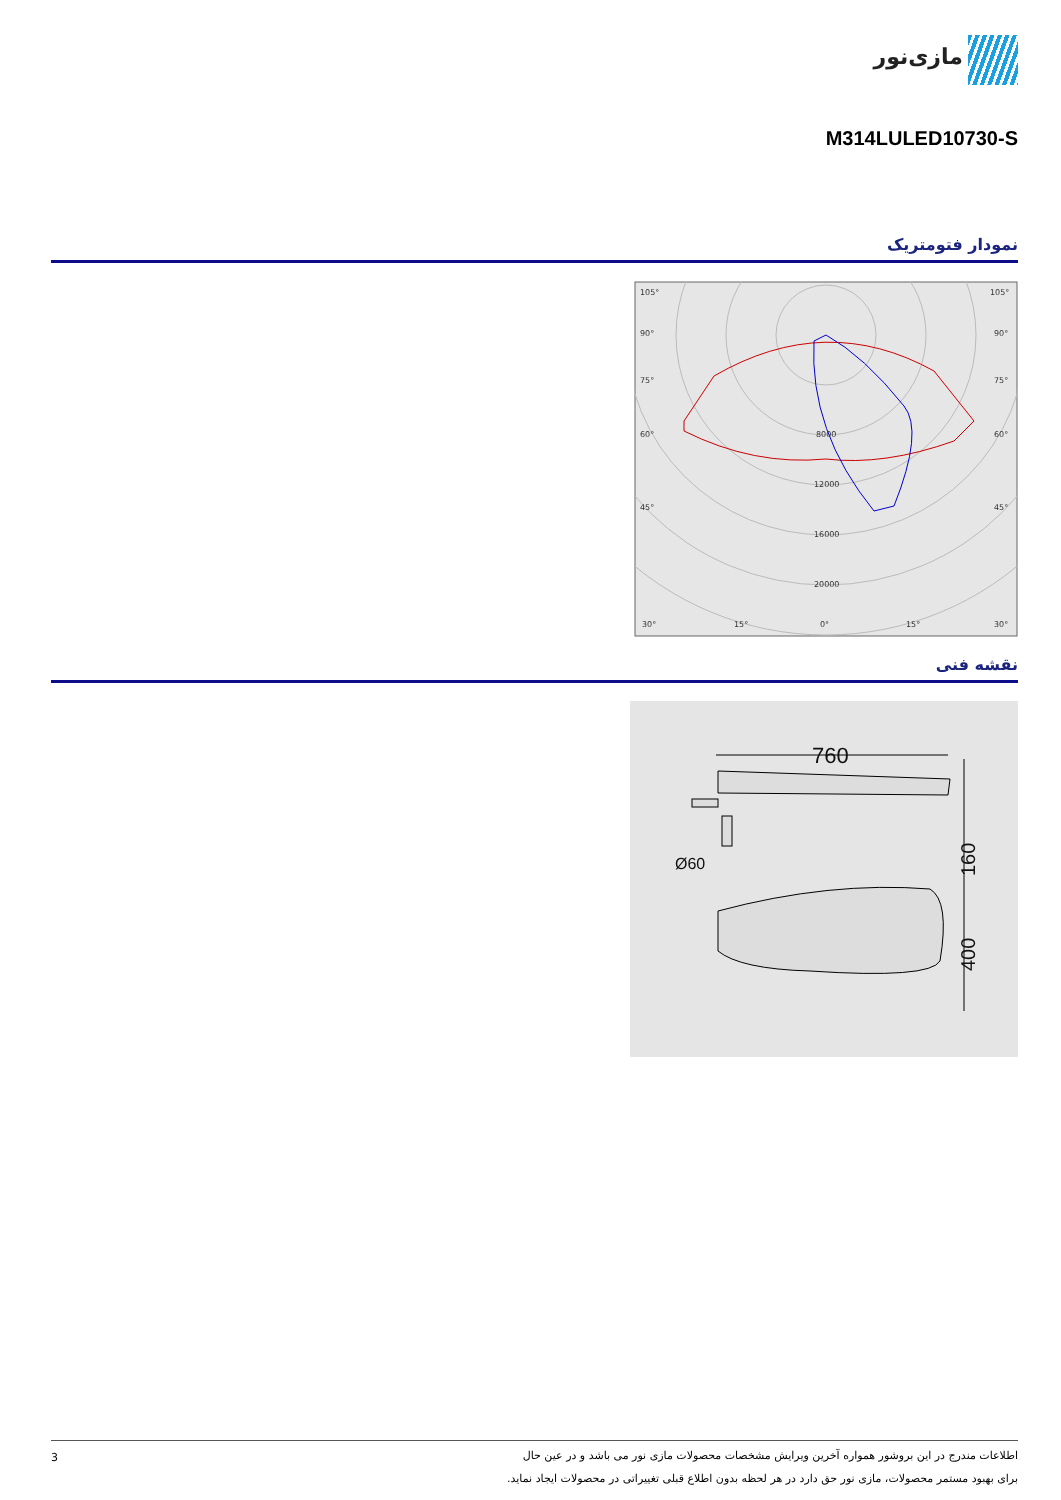مازی‌نور
M314LULED10730-S
نمودار فتومتریک
105°
105°
90°
90°
75°
75°
60°
60°
45°
45°
8000
12000
16000
20000
30°
15°
0°
15°
30°
نقشه فنی
760
Ø60
160
400
3
اطلاعات مندرج در این بروشور همواره آخرین ویرایش مشخصات محصولات مازی نور می باشد و در عین حال
برای بهبود مستمر محصولات، مازی نور حق دارد در هر لحظه بدون اطلاع قبلی تغییراتی در محصولات ایجاد نماید.